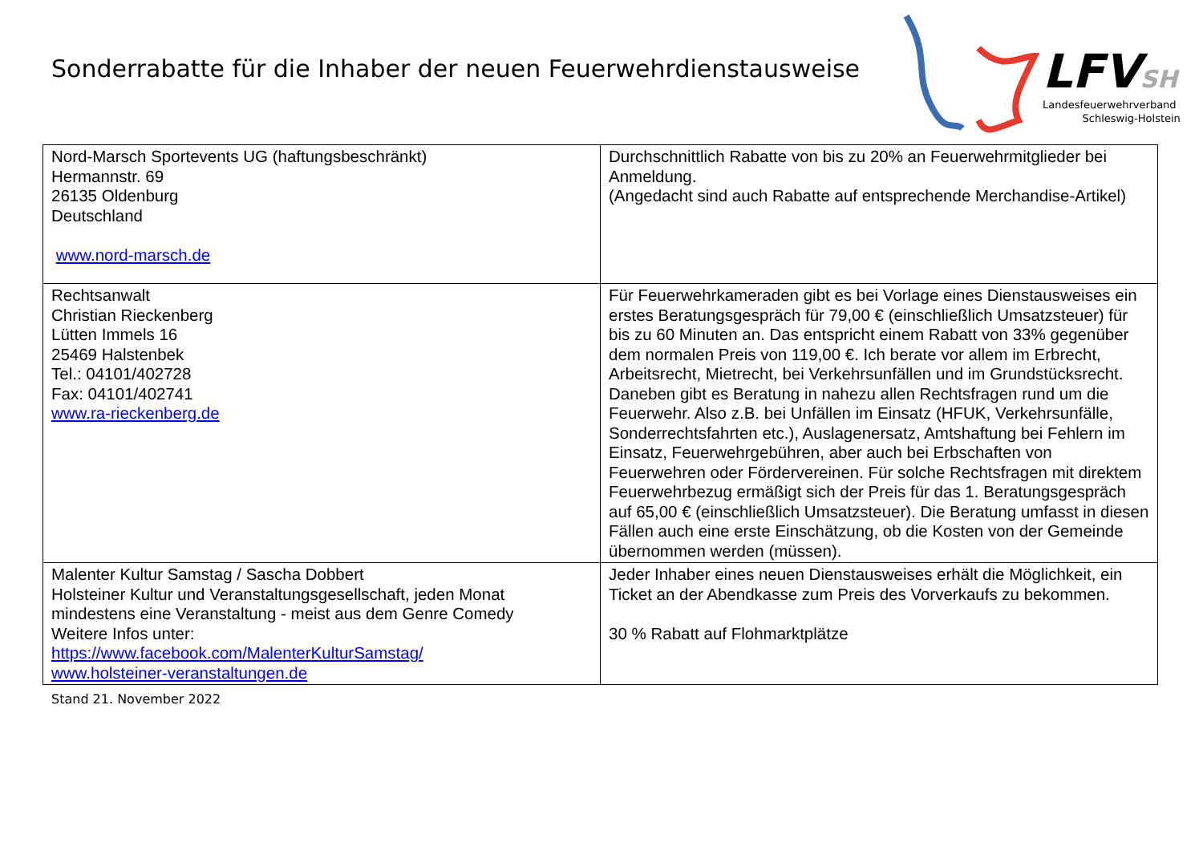Sonderrabatte für die Inhaber der neuen Feuerwehrdienstausweise
LFVSH
Landesfeuerwehrverband
Schleswig-Holstein
| Nord-Marsch Sportevents UG (haftungsbeschränkt) Hermannstr. 69 26135 Oldenburg Deutschland www.nord-marsch.de | Durchschnittlich Rabatte von bis zu 20% an Feuerwehrmitglieder bei Anmeldung. (Angedacht sind auch Rabatte auf entsprechende Merchandise-Artikel) |
| Rechtsanwalt Christian Rieckenberg Lütten Immels 16 25469 Halstenbek Tel.: 04101/402728 Fax: 04101/402741 www.ra-rieckenberg.de | Für Feuerwehrkameraden gibt es bei Vorlage eines Dienstausweises ein erstes Beratungsgespräch für 79,00 € (einschließlich Umsatzsteuer) für bis zu 60 Minuten an. Das entspricht einem Rabatt von 33% gegenüber dem normalen Preis von 119,00 €. Ich berate vor allem im Erbrecht, Arbeitsrecht, Mietrecht, bei Verkehrsunfällen und im Grundstücksrecht. Daneben gibt es Beratung in nahezu allen Rechtsfragen rund um die Feuerwehr. Also z.B. bei Unfällen im Einsatz (HFUK, Verkehrsunfälle, Sonderrechtsfahrten etc.), Auslagenersatz, Amtshaftung bei Fehlern im Einsatz, Feuerwehrgebühren, aber auch bei Erbschaften von Feuerwehren oder Fördervereinen. Für solche Rechtsfragen mit direktem Feuerwehrbezug ermäßigt sich der Preis für das 1. Beratungsgespräch auf 65,00 € (einschließlich Umsatzsteuer). Die Beratung umfasst in diesen Fällen auch eine erste Einschätzung, ob die Kosten von der Gemeinde übernommen werden (müssen). |
| Malenter Kultur Samstag / Sascha Dobbert Holsteiner Kultur und Veranstaltungsgesellschaft, jeden Monat mindestens eine Veranstaltung - meist aus dem Genre Comedy Weitere Infos unter: https://www.facebook.com/MalenterKulturSamstag/ www.holsteiner-veranstaltungen.de | Jeder Inhaber eines neuen Dienstausweises erhält die Möglichkeit, ein Ticket an der Abendkasse zum Preis des Vorverkaufs zu bekommen. 30 % Rabatt auf Flohmarktplätze |
Stand 21. November 2022